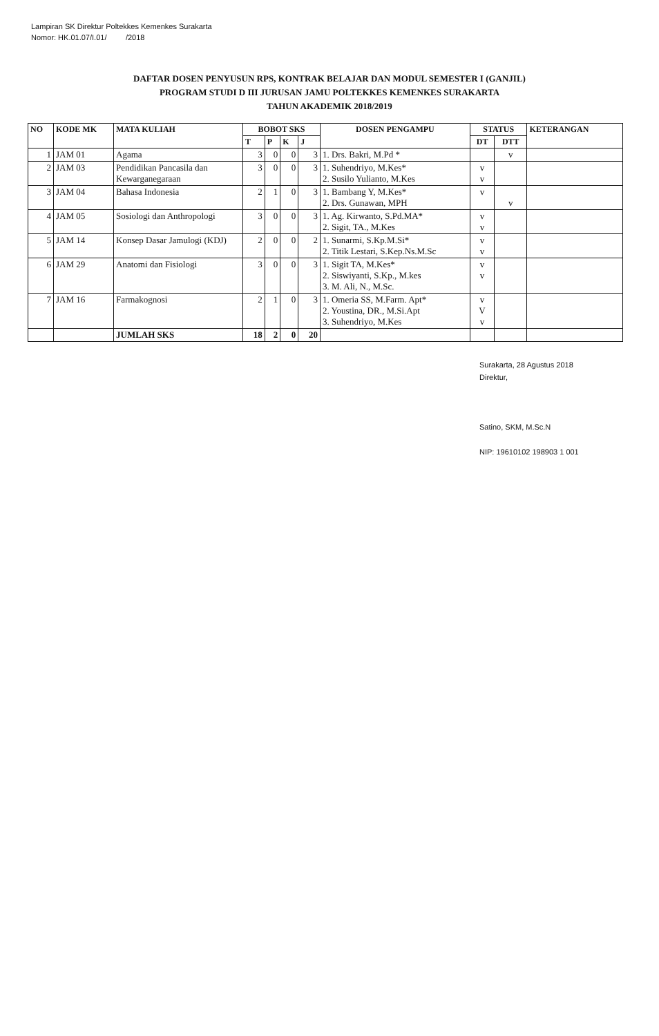Lampiran SK Direktur Poltekkes Kemenkes Surakarta
Nomor: HK.01.07/I.01/ /2018
DAFTAR DOSEN PENYUSUN RPS, KONTRAK BELAJAR DAN MODUL SEMESTER I (GANJIL)
PROGRAM STUDI D III JURUSAN JAMU POLTEKKES KEMENKES SURAKARTA
TAHUN AKADEMIK 2018/2019
| NO | KODE MK | MATA KULIAH | BOBOT SKS | | | | DOSEN PENGAMPU | STATUS | | KETERANGAN |
| --- | --- | --- | --- | --- | --- | --- | --- | --- | --- | --- |
| | | | T | P | K | J | | DT | DTT | |
| 1 | JAM 01 | Agama | 3 | 0 | 0 | 3 | 1. Drs. Bakri, M.Pd * | | v | |
| 2 | JAM 03 | Pendidikan Pancasila dan Kewarganegaraan | 3 | 0 | 0 | 3 | 1. Suhendriyo, M.Kes* 2. Susilo Yulianto, M.Kes | v v | | |
| 3 | JAM 04 | Bahasa Indonesia | 2 | 1 | 0 | 3 | 1. Bambang Y, M.Kes* 2. Drs. Gunawan, MPH | v | v | |
| 4 | JAM 05 | Sosiologi dan Anthropologi | 3 | 0 | 0 | 3 | 1. Ag. Kirwanto, S.Pd.MA* 2. Sigit, TA., M.Kes | v v | | |
| 5 | JAM 14 | Konsep Dasar Jamulogi (KDJ) | 2 | 0 | 0 | 2 | 1. Sunarmi, S.Kp.M.Si* 2. Titik Lestari, S.Kep.Ns.M.Sc | v v | | |
| 6 | JAM 29 | Anatomi dan Fisiologi | 3 | 0 | 0 | 3 | 1. Sigit TA, M.Kes* 2. Siswiyanti, S.Kp., M.kes 3. M. Ali, N., M.Sc. | v v | | |
| 7 | JAM 16 | Farmakognosi | 2 | 1 | 0 | 3 | 1. Omeria SS, M.Farm. Apt* 2. Youstina, DR., M.Si.Apt 3. Suhendriyo, M.Kes | v V v | | |
| | | JUMLAH SKS | 18 | 2 | 0 | 20 | | | | |
Surakarta, 28 Agustus 2018
Direktur,
Satino, SKM, M.Sc.N
NIP: 19610102 198903 1 001